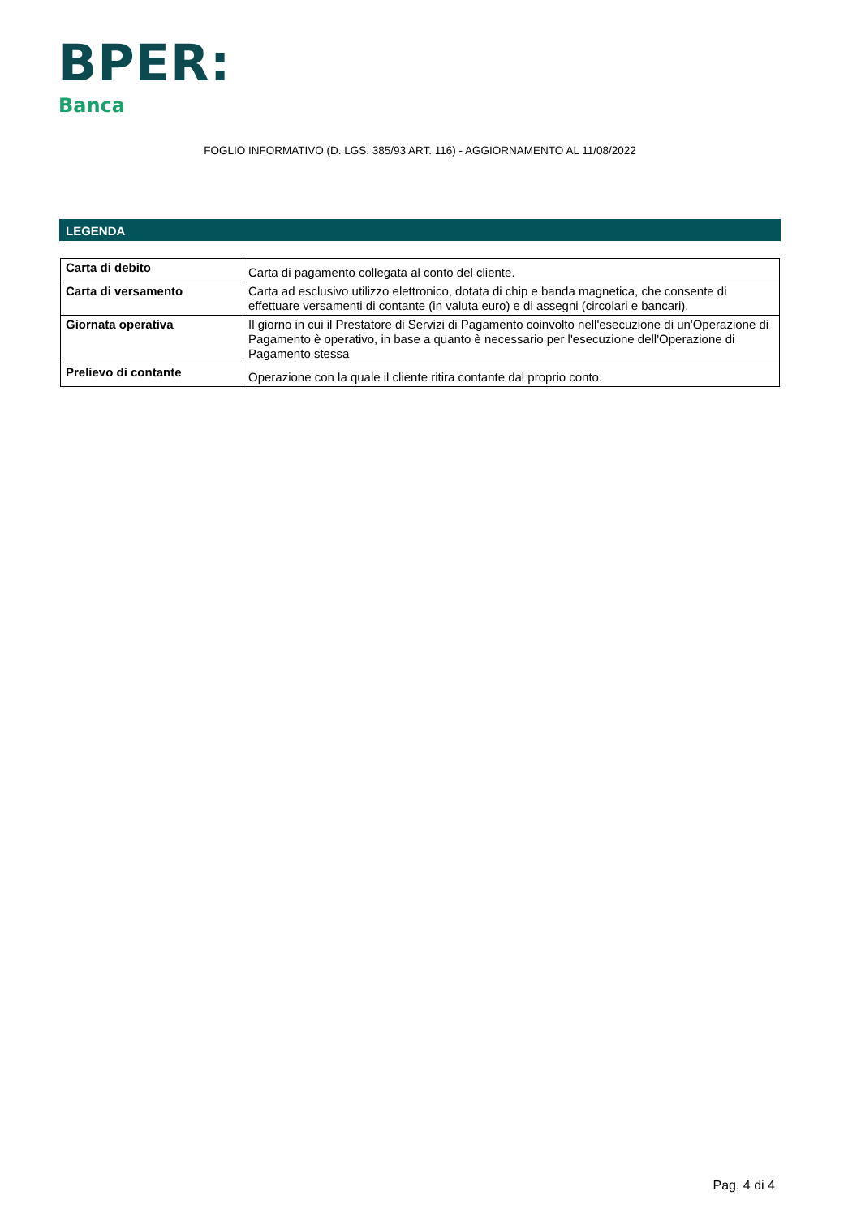BPER:
Banca
FOGLIO INFORMATIVO (D. LGS. 385/93 ART. 116) - AGGIORNAMENTO AL 11/08/2022
LEGENDA
| Carta di debito | Carta di pagamento collegata al conto del cliente. |
| Carta di versamento | Carta ad esclusivo utilizzo elettronico, dotata di chip e banda magnetica, che consente di effettuare versamenti di contante (in valuta euro) e di assegni (circolari e bancari). |
| Giornata operativa | Il giorno in cui il Prestatore di Servizi di Pagamento coinvolto nell'esecuzione di un'Operazione di Pagamento è operativo, in base a quanto è necessario per l'esecuzione dell'Operazione di Pagamento stessa |
| Prelievo di contante | Operazione con la quale il cliente ritira contante dal proprio conto. |
Pag. 4 di 4